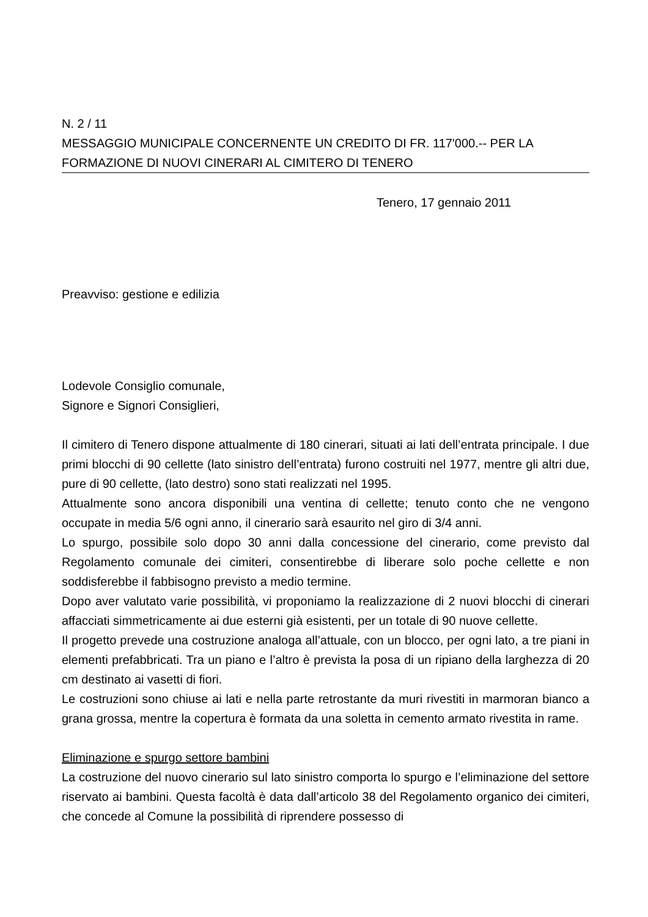N. 2 / 11
MESSAGGIO MUNICIPALE CONCERNENTE UN CREDITO DI FR. 117'000.-- PER LA
FORMAZIONE DI NUOVI CINERARI AL CIMITERO DI TENERO
Tenero, 17 gennaio 2011
Preavviso: gestione e edilizia
Lodevole Consiglio comunale,
Signore e Signori Consiglieri,
Il cimitero di Tenero dispone attualmente di 180 cinerari, situati ai lati dell’entrata principale. I due primi blocchi di 90 cellette (lato sinistro dell’entrata) furono costruiti nel 1977, mentre gli altri due, pure di 90 cellette, (lato destro) sono stati realizzati nel 1995.
Attualmente sono ancora disponibili una ventina di cellette; tenuto conto che ne vengono occupate in media 5/6 ogni anno, il cinerario sarà esaurito nel giro di 3/4 anni.
Lo spurgo, possibile solo dopo 30 anni dalla concessione del cinerario, come previsto dal Regolamento comunale dei cimiteri, consentirebbe di liberare solo poche cellette e non soddisferebbe il fabbisogno previsto a medio termine.
Dopo aver valutato varie possibilità, vi proponiamo la realizzazione di 2 nuovi blocchi di cinerari affacciati simmetricamente ai due esterni già esistenti, per un totale di 90 nuove cellette.
Il progetto prevede una costruzione analoga all’attuale, con un blocco, per ogni lato, a tre piani in elementi prefabbricati. Tra un piano e l’altro è prevista la posa di un ripiano della larghezza di 20 cm destinato ai vasetti di fiori.
Le costruzioni sono chiuse ai lati e nella parte retrostante da muri rivestiti in marmoran bianco a grana grossa, mentre la copertura è formata da una soletta in cemento armato rivestita in rame.
Eliminazione e spurgo settore bambini
La costruzione del nuovo cinerario sul lato sinistro comporta lo spurgo e l’eliminazione del settore riservato ai bambini. Questa facoltà è data dall’articolo 38 del Regolamento organico dei cimiteri, che concede al Comune la possibilità di riprendere possesso di